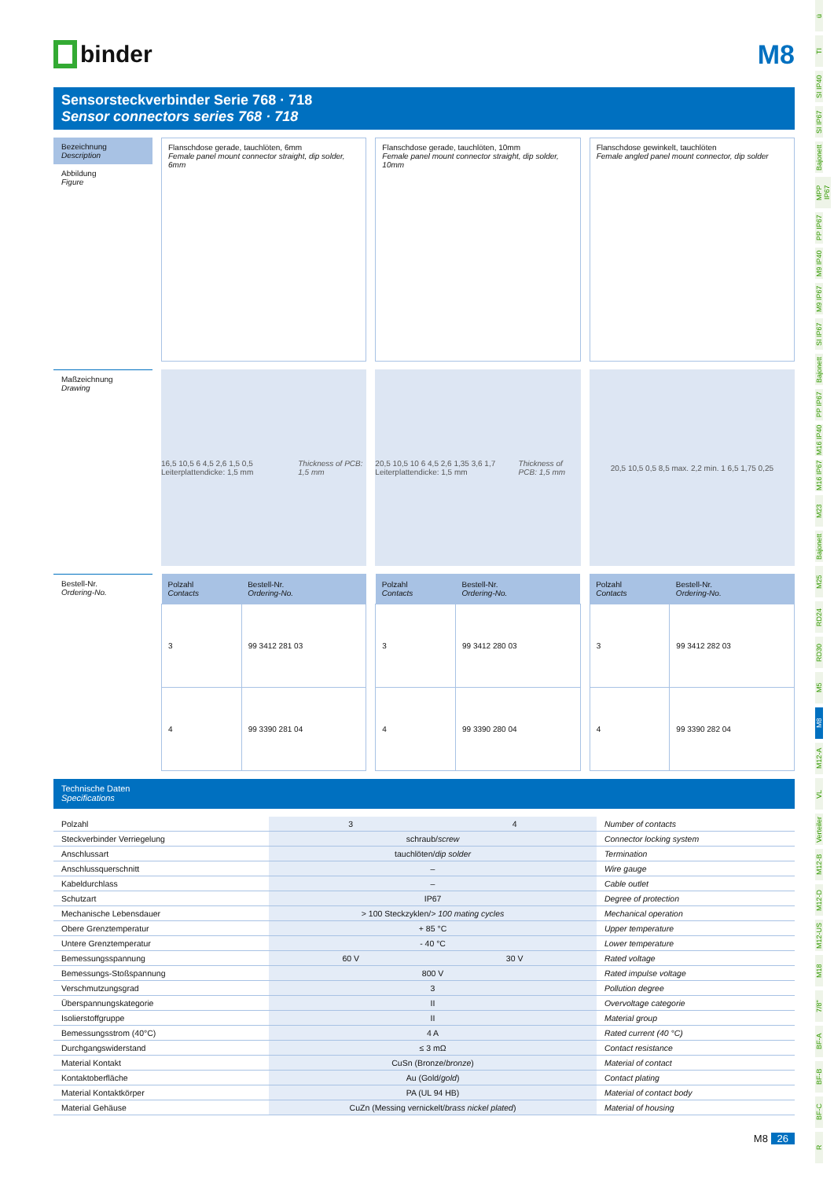binder
M8
Sensorsteckverbinder Serie 768 · 718
Sensor connectors series 768 · 718
Bezeichnung
Description
Abbildung
Figure
Flanschdose gerade, tauchlöten, 6mm
Female panel mount connector straight, dip solder, 6mm
Flanschdose gerade, tauchlöten, 10mm
Female panel mount connector straight, dip solder, 10mm
Flanschdose gewinkelt, tauchlöten
Female angled panel mount connector, dip solder
Maßzeichnung
Drawing
16,5 10,5 6 4,5 2,6 1,5 0,5 Leiterplattendicke: 1,5 mm Thickness of PCB: 1,5 mm
20,5 10,5 10 6 4,5 2,6 1,35 3,6 1,7 Leiterplattendicke: 1,5 mm Thickness of PCB: 1,5 mm
20,5 10,5 0,5 8,5 max. 2,2 min. 1 6,5 1,75 0,25
Bestell-Nr.
Ordering-No.
| Polzahl Contacts | Bestell-Nr. Ordering-No. |
| --- | --- |
| 3 | 99 3412 281 03 |
| 4 | 99 3390 281 04 |
| Polzahl Contacts | Bestell-Nr. Ordering-No. |
| --- | --- |
| 3 | 99 3412 280 03 |
| 4 | 99 3390 280 04 |
| Polzahl Contacts | Bestell-Nr. Ordering-No. |
| --- | --- |
| 3 | 99 3412 282 03 |
| 4 | 99 3390 282 04 |
Technische Daten
Specifications
| Polzahl | 3 | 4 | Number of contacts |
| Steckverbinder Verriegelung | schraub/ screw | | Connector locking system |
| Anschlussart | tauchlöten/ dip solder | | Termination |
| Anschlussquerschnitt | – | | Wire gauge |
| Kabeldurchlass | – | | Cable outlet |
| Schutzart | IP67 | | Degree of protection |
| Mechanische Lebensdauer | > 100 Steckzyklen/ > 100 mating cycles | | Mechanical operation |
| Obere Grenztemperatur | + 85 °C | | Upper temperature |
| Untere Grenztemperatur | - 40 °C | | Lower temperature |
| Bemessungsspannung | 60 V | 30 V | Rated voltage |
| Bemessungs-Stoßspannung | 800 V | | Rated impulse voltage |
| Verschmutzungsgrad | 3 | | Pollution degree |
| Überspannungskategorie | II | | Overvoltage categorie |
| Isolierstoffgruppe | II | | Material group |
| Bemessungsstrom (40°C) | 4 A | | Rated current (40 °C) |
| Durchgangswiderstand | ≤ 3 mΩ | | Contact resistance |
| Material Kontakt | CuSn (Bronze/ bronze ) | | Material of contact |
| Kontaktoberfläche | Au (Gold/ gold ) | | Contact plating |
| Material Kontaktkörper | PA (UL 94 HB) | | Material of contact body |
| Material Gehäuse | CuZn (Messing vernickelt/ brass nickel plated ) | | Material of housing |
M8 26
ü
TI
SI IP40
SI IP67
Bajonett
MPP IP67
PP IP67
M9 IP40
M9 IP67
SI IP67
Bajonett
PP IP67
M16 IP40
M16 IP67
M23
Bajonett
M25
RD24
RD30
M5
M8
M12-A
VL
Verteiler
M12-B
M12-D
M12-US
M18
7/8"
BF-A
BF-B
BF-C
R